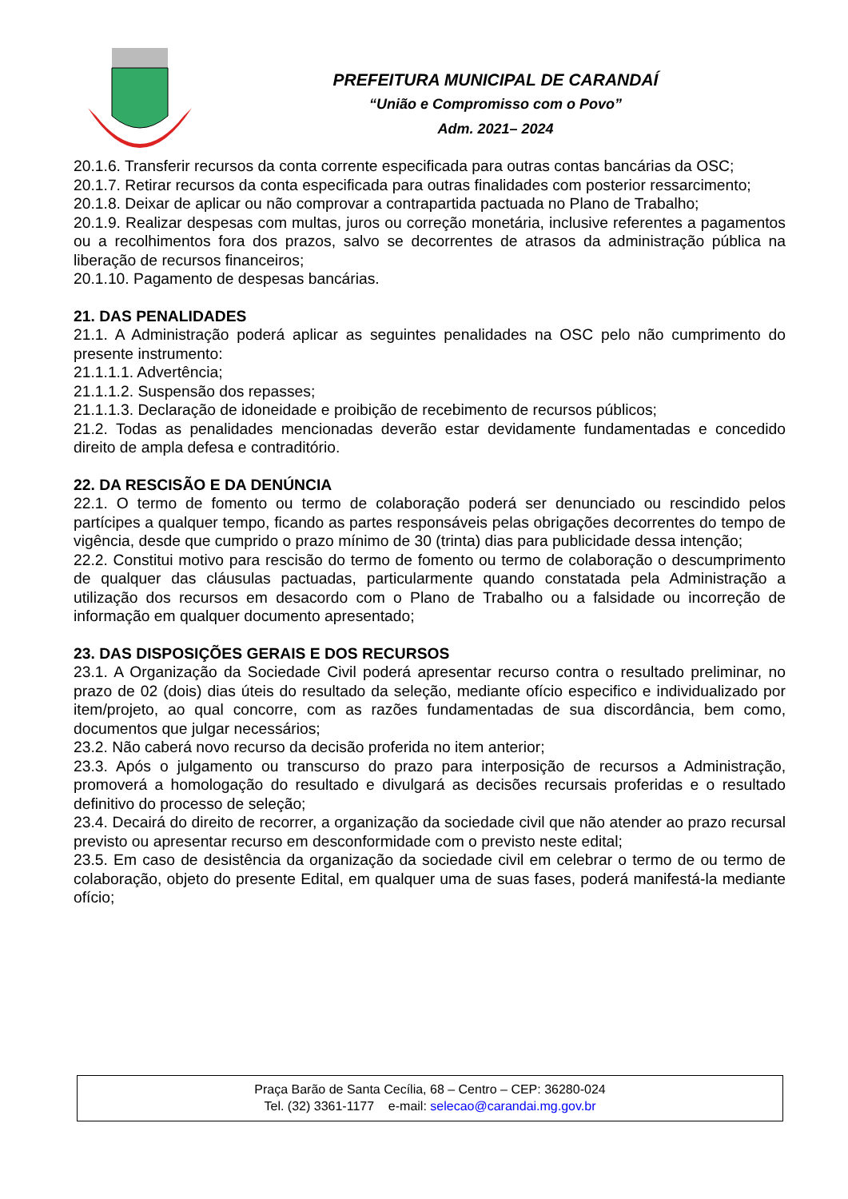PREFEITURA MUNICIPAL DE CARANDAÍ
“União e Compromisso com o Povo”
Adm. 2021– 2024
20.1.6. Transferir recursos da conta corrente especificada para outras contas bancárias da OSC;
20.1.7. Retirar recursos da conta especificada para outras finalidades com posterior ressarcimento;
20.1.8. Deixar de aplicar ou não comprovar a contrapartida pactuada no Plano de Trabalho;
20.1.9. Realizar despesas com multas, juros ou correção monetária, inclusive referentes a pagamentos ou a recolhimentos fora dos prazos, salvo se decorrentes de atrasos da administração pública na liberação de recursos financeiros;
20.1.10. Pagamento de despesas bancárias.
21. DAS PENALIDADES
21.1. A Administração poderá aplicar as seguintes penalidades na OSC pelo não cumprimento do presente instrumento:
21.1.1.1. Advertência;
21.1.1.2. Suspensão dos repasses;
21.1.1.3. Declaração de idoneidade e proibição de recebimento de recursos públicos;
21.2. Todas as penalidades mencionadas deverão estar devidamente fundamentadas e concedido direito de ampla defesa e contraditório.
22. DA RESCISÃO E DA DENÚNCIA
22.1. O termo de fomento ou termo de colaboração poderá ser denunciado ou rescindido pelos partícipes a qualquer tempo, ficando as partes responsáveis pelas obrigações decorrentes do tempo de vigência, desde que cumprido o prazo mínimo de 30 (trinta) dias para publicidade dessa intenção;
22.2. Constitui motivo para rescisão do termo de fomento ou termo de colaboração o descumprimento de qualquer das cláusulas pactuadas, particularmente quando constatada pela Administração a utilização dos recursos em desacordo com o Plano de Trabalho ou a falsidade ou incorreção de informação em qualquer documento apresentado;
23. DAS DISPOSIÇÕES GERAIS E DOS RECURSOS
23.1. A Organização da Sociedade Civil poderá apresentar recurso contra o resultado preliminar, no prazo de 02 (dois) dias úteis do resultado da seleção, mediante ofício especifico e individualizado por item/projeto, ao qual concorre, com as razões fundamentadas de sua discordância, bem como, documentos que julgar necessários;
23.2. Não caberá novo recurso da decisão proferida no item anterior;
23.3. Após o julgamento ou transcurso do prazo para interposição de recursos a Administração, promoverá a homologação do resultado e divulgará as decisões recursais proferidas e o resultado definitivo do processo de seleção;
23.4. Decairá do direito de recorrer, a organização da sociedade civil que não atender ao prazo recursal previsto ou apresentar recurso em desconformidade com o previsto neste edital;
23.5. Em caso de desistência da organização da sociedade civil em celebrar o termo de ou termo de colaboração, objeto do presente Edital, em qualquer uma de suas fases, poderá manifestá-la mediante ofício;
Praça Barão de Santa Cecília, 68 – Centro – CEP: 36280-024
Tel. (32) 3361-1177 e-mail: selecao@carandai.mg.gov.br